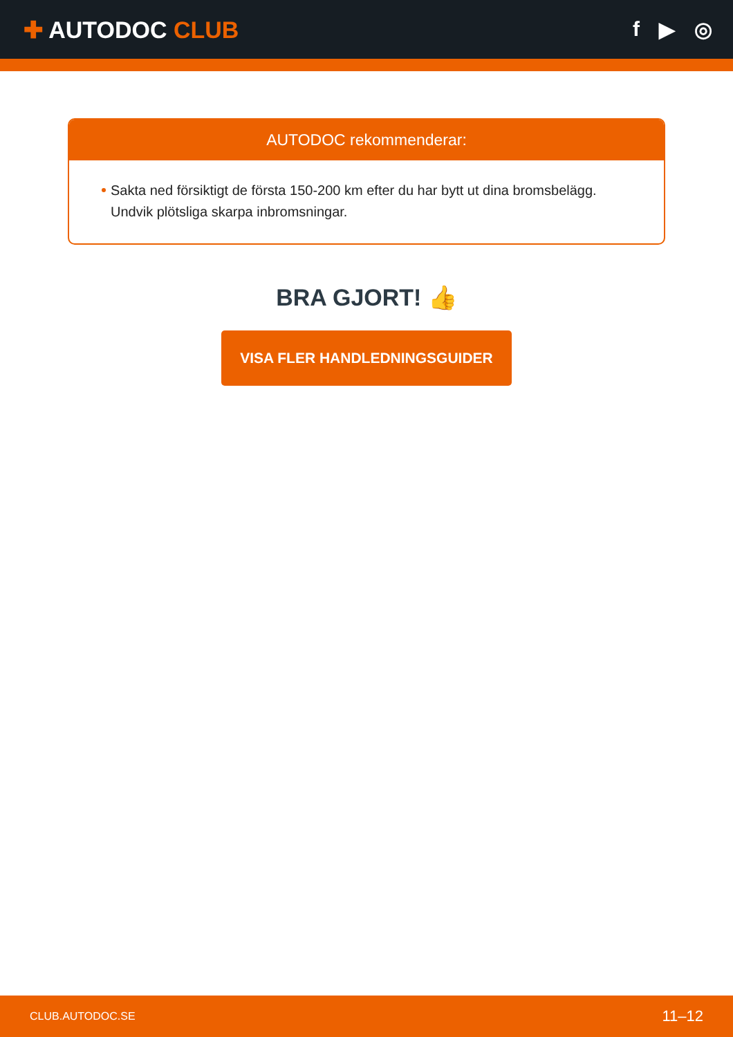✚ AUTODOC CLUB f ▶ ◎
AUTODOC rekommenderar:
Sakta ned försiktigt de första 150-200 km efter du har bytt ut dina bromsbelägg. Undvik plötsliga skarpa inbromsningar.
BRA GJORT! 👍
VISA FLER HANDLEDNINGSGUIDER
CLUB.AUTODOC.SE 11–12